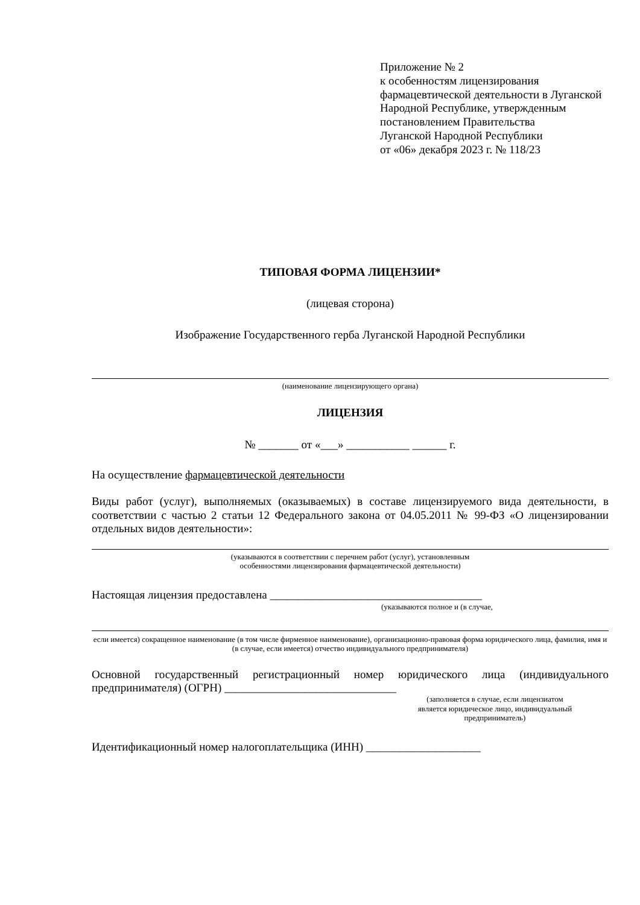Приложение № 2
к особенностям лицензирования фармацевтической деятельности в Луганской Народной Республике, утвержденным постановлением Правительства
Луганской Народной Республики
от «06» декабря 2023 г. № 118/23
ТИПОВАЯ ФОРМА ЛИЦЕНЗИИ*
(лицевая сторона)
Изображение Государственного герба Луганской Народной Республики
(наименование лицензирующего органа)
ЛИЦЕНЗИЯ
№ _______ от «___» ___________ ______ г.
На осуществление фармацевтической деятельности
Виды работ (услуг), выполняемых (оказываемых) в составе лицензируемого вида деятельности, в соответствии с частью 2 статьи 12 Федерального закона от 04.05.2011 № 99-ФЗ «О лицензировании отдельных видов деятельности»:
(указываются в соответствии с перечнем работ (услуг), установленным
особенностями лицензирования фармацевтической деятельности)
Настоящая лицензия предоставлена _____________________________________
(указываются полное и (в случае,
если имеется) сокращенное наименование (в том числе фирменное наименование), организационно-правовая форма юридического лица, фамилия, имя и (в случае, если имеется) отчество индивидуального предпринимателя)
Основной государственный регистрационный номер юридического лица (индивидуального предпринимателя) (ОГРН) ______________________________
(заполняется в случае, если лицензиатом
является юридическое лицо, индивидуальный
предприниматель)
Идентификационный номер налогоплательщика (ИНН) ____________________